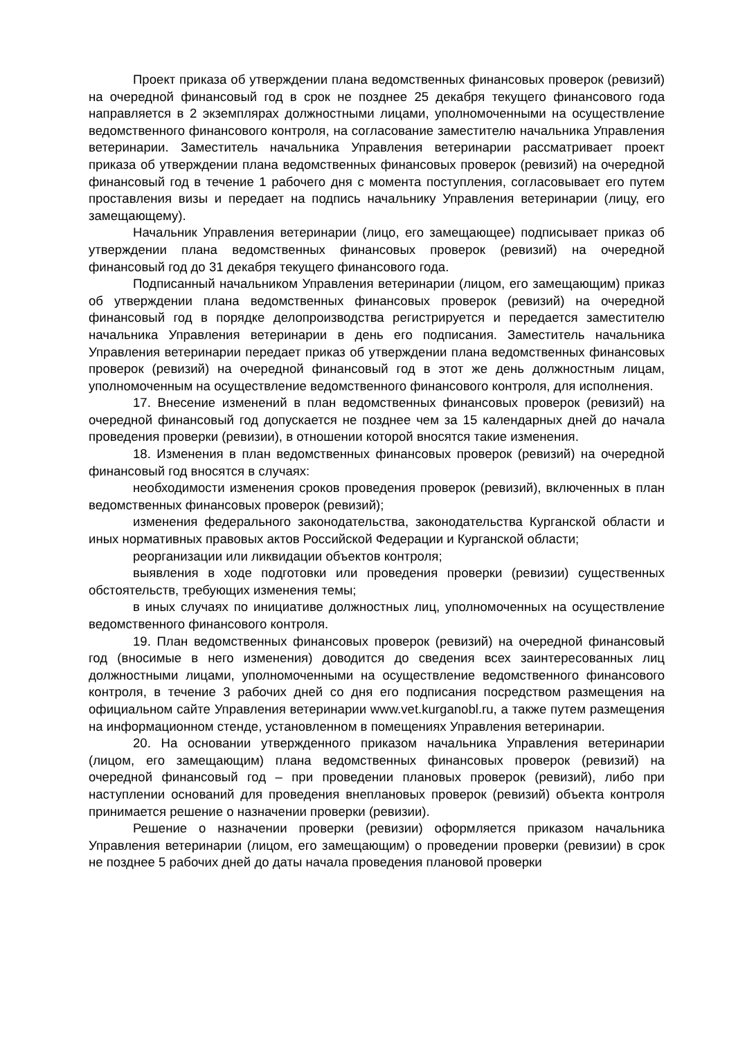Проект приказа об утверждении плана ведомственных финансовых проверок (ревизий) на очередной финансовый год в срок не позднее 25 декабря текущего финансового года направляется в 2 экземплярах должностными лицами, уполномоченными на осуществление ведомственного финансового контроля, на согласование заместителю начальника Управления ветеринарии. Заместитель начальника Управления ветеринарии рассматривает проект приказа об утверждении плана ведомственных финансовых проверок (ревизий) на очередной финансовый год в течение 1 рабочего дня с момента поступления, согласовывает его путем проставления визы и передает на подпись начальнику Управления ветеринарии (лицу, его замещающему).
Начальник Управления ветеринарии (лицо, его замещающее) подписывает приказ об утверждении плана ведомственных финансовых проверок (ревизий) на очередной финансовый год до 31 декабря текущего финансового года.
Подписанный начальником Управления ветеринарии (лицом, его замещающим) приказ об утверждении плана ведомственных финансовых проверок (ревизий) на очередной финансовый год в порядке делопроизводства регистрируется и передается заместителю начальника Управления ветеринарии в день его подписания. Заместитель начальника Управления ветеринарии передает приказ об утверждении плана ведомственных финансовых проверок (ревизий) на очередной финансовый год в этот же день должностным лицам, уполномоченным на осуществление ведомственного финансового контроля, для исполнения.
17. Внесение изменений в план ведомственных финансовых проверок (ревизий) на очередной финансовый год допускается не позднее чем за 15 календарных дней до начала проведения проверки (ревизии), в отношении которой вносятся такие изменения.
18. Изменения в план ведомственных финансовых проверок (ревизий) на очередной финансовый год вносятся в случаях:
необходимости изменения сроков проведения проверок (ревизий), включенных в план ведомственных финансовых проверок (ревизий);
изменения федерального законодательства, законодательства Курганской области и иных нормативных правовых актов Российской Федерации и Курганской области;
реорганизации или ликвидации объектов контроля;
выявления в ходе подготовки или проведения проверки (ревизии) существенных обстоятельств, требующих изменения темы;
в иных случаях по инициативе должностных лиц, уполномоченных на осуществление ведомственного финансового контроля.
19. План ведомственных финансовых проверок (ревизий) на очередной финансовый год (вносимые в него изменения) доводится до сведения всех заинтересованных лиц должностными лицами, уполномоченными на осуществление ведомственного финансового контроля, в течение 3 рабочих дней со дня его подписания посредством размещения на официальном сайте Управления ветеринарии www.vet.kurganobl.ru, а также путем размещения на информационном стенде, установленном в помещениях Управления ветеринарии.
20. На основании утвержденного приказом начальника Управления ветеринарии (лицом, его замещающим) плана ведомственных финансовых проверок (ревизий) на очередной финансовый год – при проведении плановых проверок (ревизий), либо при наступлении оснований для проведения внеплановых проверок (ревизий) объекта контроля принимается решение о назначении проверки (ревизии).
Решение о назначении проверки (ревизии) оформляется приказом начальника Управления ветеринарии (лицом, его замещающим) о проведении проверки (ревизии) в срок не позднее 5 рабочих дней до даты начала проведения плановой проверки